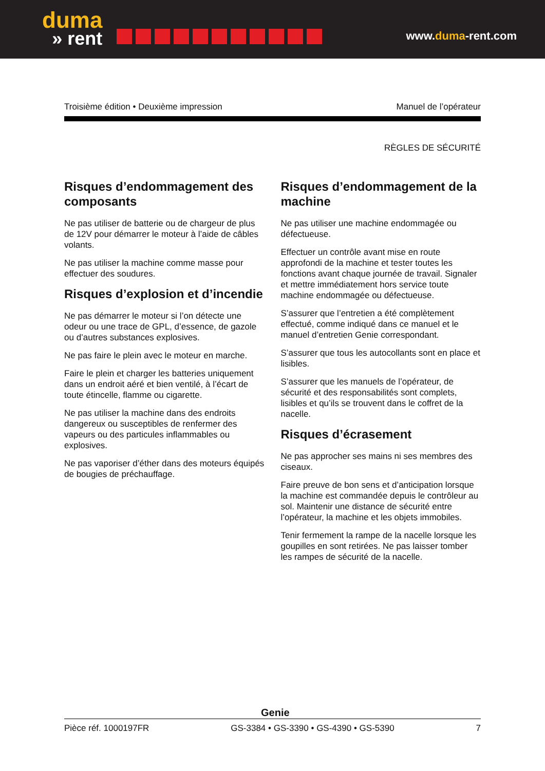duma
» rent
www.duma-rent.com
Troisième édition • Deuxième impression Manuel de l’opérateur
RÈGLES DE SÉCURITÉ
Risques d’endommagement des composants
Ne pas utiliser de batterie ou de chargeur de plus de 12V pour démarrer le moteur à l’aide de câbles volants.
Ne pas utiliser la machine comme masse pour effectuer des soudures.
Risques d’explosion et d’incendie
Ne pas démarrer le moteur si l’on détecte une odeur ou une trace de GPL, d’essence, de gazole ou d’autres substances explosives.
Ne pas faire le plein avec le moteur en marche.
Faire le plein et charger les batteries uniquement dans un endroit aéré et bien ventilé, à l’écart de toute étincelle, flamme ou cigarette.
Ne pas utiliser la machine dans des endroits dangereux ou susceptibles de renfermer des vapeurs ou des particules inflammables ou explosives.
Ne pas vaporiser d’éther dans des moteurs équipés de bougies de préchauffage.
Risques d’endommagement de la machine
Ne pas utiliser une machine endommagée ou défectueuse.
Effectuer un contrôle avant mise en route approfondi de la machine et tester toutes les fonctions avant chaque journée de travail. Signaler et mettre immédiatement hors service toute machine endommagée ou défectueuse.
S’assurer que l’entretien a été complètement effectué, comme indiqué dans ce manuel et le manuel d’entretien Genie correspondant.
S’assurer que tous les autocollants sont en place et lisibles.
S’assurer que les manuels de l’opérateur, de sécurité et des responsabilités sont complets, lisibles et qu’ils se trouvent dans le coffret de la nacelle.
Risques d’écrasement
Ne pas approcher ses mains ni ses membres des ciseaux.
Faire preuve de bon sens et d’anticipation lorsque la machine est commandée depuis le contrôleur au sol. Maintenir une distance de sécurité entre l’opérateur, la machine et les objets immobiles.
Tenir fermement la rampe de la nacelle lorsque les goupilles en sont retirées. Ne pas laisser tomber les rampes de sécurité de la nacelle.
Genie
Pièce réf. 1000197FR GS-3384 • GS-3390 • GS-4390 • GS-5390 7